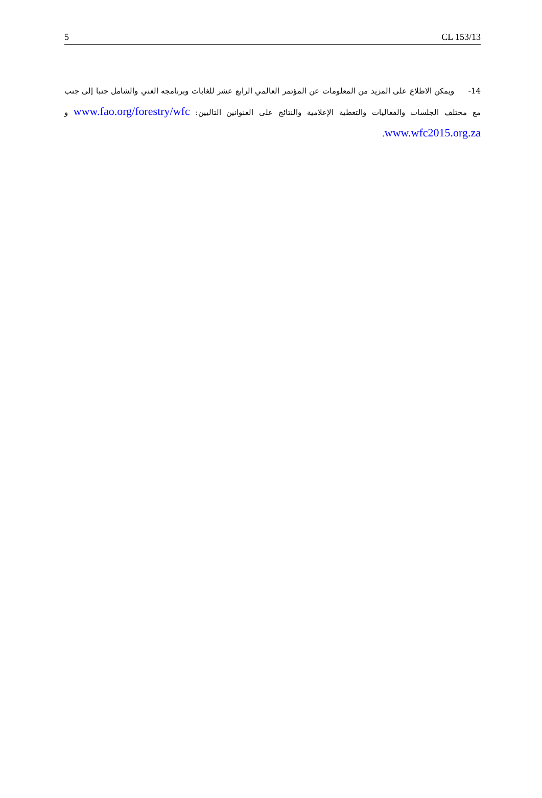5 CL 153/13
14- ويمكن الاطلاع على المزيد من المعلومات عن المؤتمر العالمي الرابع عشر للغابات وبرنامجه الغني والشامل جنبا إلى جنب مع مختلف الجلسات والفعاليات والتغطية الإعلامية والنتائج على العنوانين التاليين: www.fao.org/forestry/wfc و www.wfc2015.org.za.